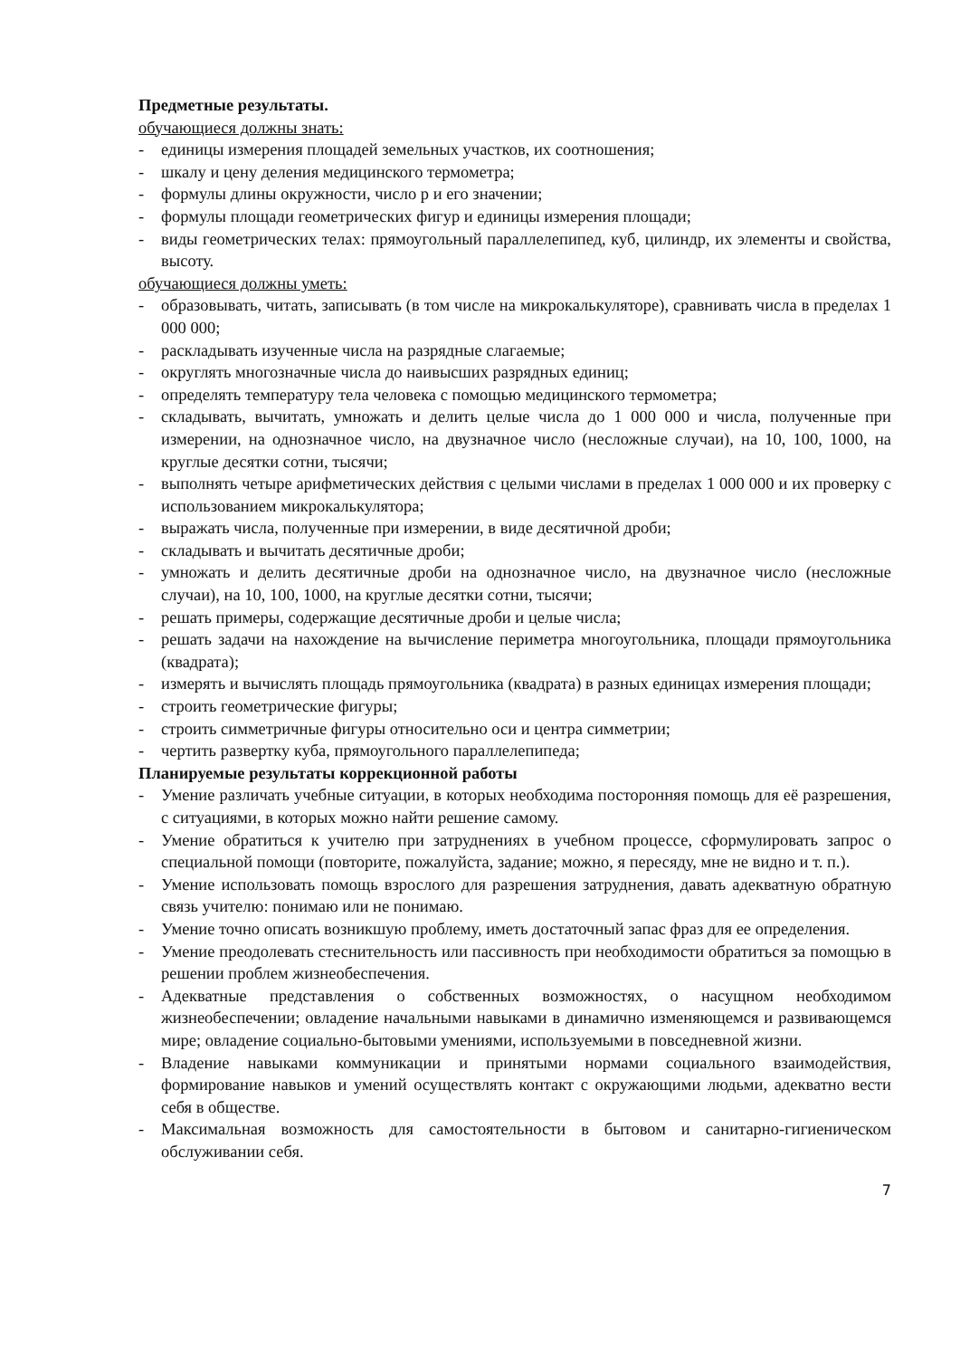Предметные результаты.
обучающиеся должны знать:
- единицы измерения площадей земельных участков, их соотношения;
- шкалу и цену деления медицинского термометра;
- формулы длины окружности, число р и его значении;
- формулы площади геометрических фигур и единицы измерения площади;
- виды геометрических телах: прямоугольный параллелепипед, куб, цилиндр, их элементы и свойства, высоту.
обучающиеся должны уметь:
- образовывать, читать, записывать (в том числе на микрокалькуляторе), сравнивать числа в пределах 1 000 000;
- раскладывать изученные числа на разрядные слагаемые;
- округлять многозначные числа до наивысших разрядных единиц;
- определять температуру тела человека с помощью медицинского термометра;
- складывать, вычитать, умножать и делить целые числа до 1 000 000 и числа, полученные при измерении, на однозначное число, на двузначное число (несложные случаи), на 10, 100, 1000, на круглые десятки сотни, тысячи;
- выполнять четыре арифметических действия с целыми числами в пределах 1 000 000 и их проверку с использованием микрокалькулятора;
- выражать числа, полученные при измерении, в виде десятичной дроби;
- складывать и вычитать десятичные дроби;
- умножать и делить десятичные дроби на однозначное число, на двузначное число (несложные случаи), на 10, 100, 1000, на круглые десятки сотни, тысячи;
- решать примеры, содержащие десятичные дроби и целые числа;
- решать задачи на нахождение на вычисление периметра многоугольника, площади прямоугольника (квадрата);
- измерять и вычислять площадь прямоугольника (квадрата) в разных единицах измерения площади;
- строить геометрические фигуры;
- строить симметричные фигуры относительно оси и центра симметрии;
- чертить развертку куба, прямоугольного параллелепипеда;
Планируемые результаты коррекционной работы
- Умение различать учебные ситуации, в которых необходима посторонняя помощь для её разрешения, с ситуациями, в которых можно найти решение самому.
- Умение обратиться к учителю при затруднениях в учебном процессе, сформулировать запрос о специальной помощи (повторите, пожалуйста, задание; можно, я пересяду, мне не видно и т. п.).
- Умение использовать помощь взрослого для разрешения затруднения, давать адекватную обратную связь учителю: понимаю или не понимаю.
- Умение точно описать возникшую проблему, иметь достаточный запас фраз для ее определения.
- Умение преодолевать стеснительность или пассивность при необходимости обратиться за помощью в решении проблем жизнеобеспечения.
- Адекватные представления о собственных возможностях, о насущном необходимом жизнеобеспечении; овладение начальными навыками в динамично изменяющемся и развивающемся мире; овладение социально-бытовыми умениями, используемыми в повседневной жизни.
- Владение навыками коммуникации и принятыми нормами социального взаимодействия, формирование навыков и умений осуществлять контакт с окружающими людьми, адекватно вести себя в обществе.
- Максимальная возможность для самостоятельности в бытовом и санитарно-гигиеническом обслуживании себя.
7